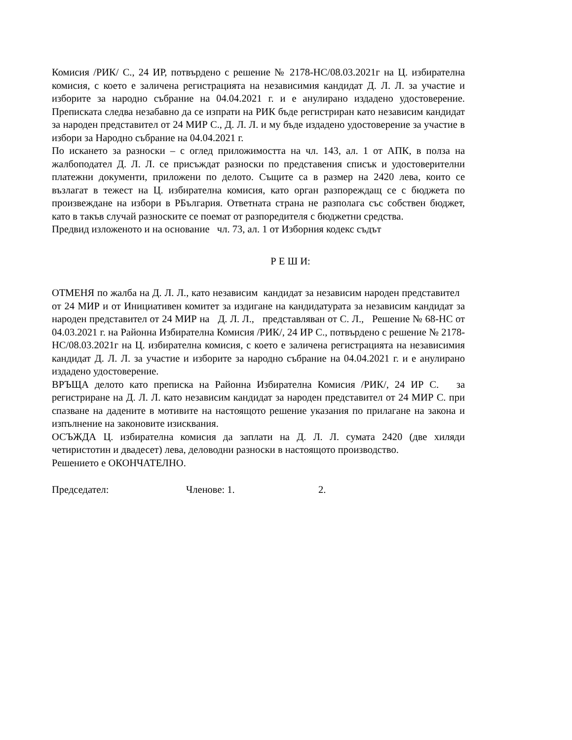Комисия /РИК/ С., 24 ИР, потвърдено с решение № 2178-НС/08.03.2021г на Ц. избирателна комисия, с което е заличена регистрацията на независимия кандидат Д. Л. Л. за участие и изборите за народно събрание на 04.04.2021 г. и е анулирано издадено удостоверение. Преписката следва незабавно да се изпрати на РИК бъде регистриран като независим кандидат за народен представител от 24 МИР С., Д. Л. Л. и му бъде издадено удостоверение за участие в избори за Народно събрание на 04.04.2021 г.
По искането за разноски – с оглед приложимостта на чл. 143, ал. 1 от АПК, в полза на жалбоподател Д. Л. Л. се присъждат разноски по представения списък и удостоверителни платежни документи, приложени по делото. Същите са в размер на 2420 лева, които се възлагат в тежест на Ц. избирателна комисия, като орган разпореждащ се с бюджета по произвеждане на избори в РБългария. Ответната страна не разполага със собствен бюджет, като в такъв случай разноските се поемат от разпоредителя с бюджетни средства.
Предвид изложеното и на основание чл. 73, ал. 1 от Изборния кодекс съдът
Р Е Ш И:
ОТМЕНЯ по жалба на Д. Л. Л., като независим кандидат за независим народен представител от 24 МИР и от Инициативен комитет за издигане на кандидатурата за независим кандидат за народен представител от 24 МИР на Д. Л. Л., представляван от С. Л., Решение № 68-НС от 04.03.2021 г. на Районна Избирателна Комисия /РИК/, 24 ИР С., потвърдено с решение № 2178-НС/08.03.2021г на Ц. избирателна комисия, с което е заличена регистрацията на независимия кандидат Д. Л. Л. за участие и изборите за народно събрание на 04.04.2021 г. и е анулирано издадено удостоверение.
ВРЪЩА делото като преписка на Районна Избирателна Комисия /РИК/, 24 ИР С. за регистриране на Д. Л. Л. като независим кандидат за народен представител от 24 МИР С. при спазване на дадените в мотивите на настоящото решение указания по прилагане на закона и изпълнение на законовите изисквания.
ОСЪЖДА Ц. избирателна комисия да заплати на Д. Л. Л. сумата 2420 (две хиляди четиристотин и двадесет) лева, деловодни разноски в настоящото производство.
Решението е ОКОНЧАТЕЛНО.
Председател: Членове: 1. 2.